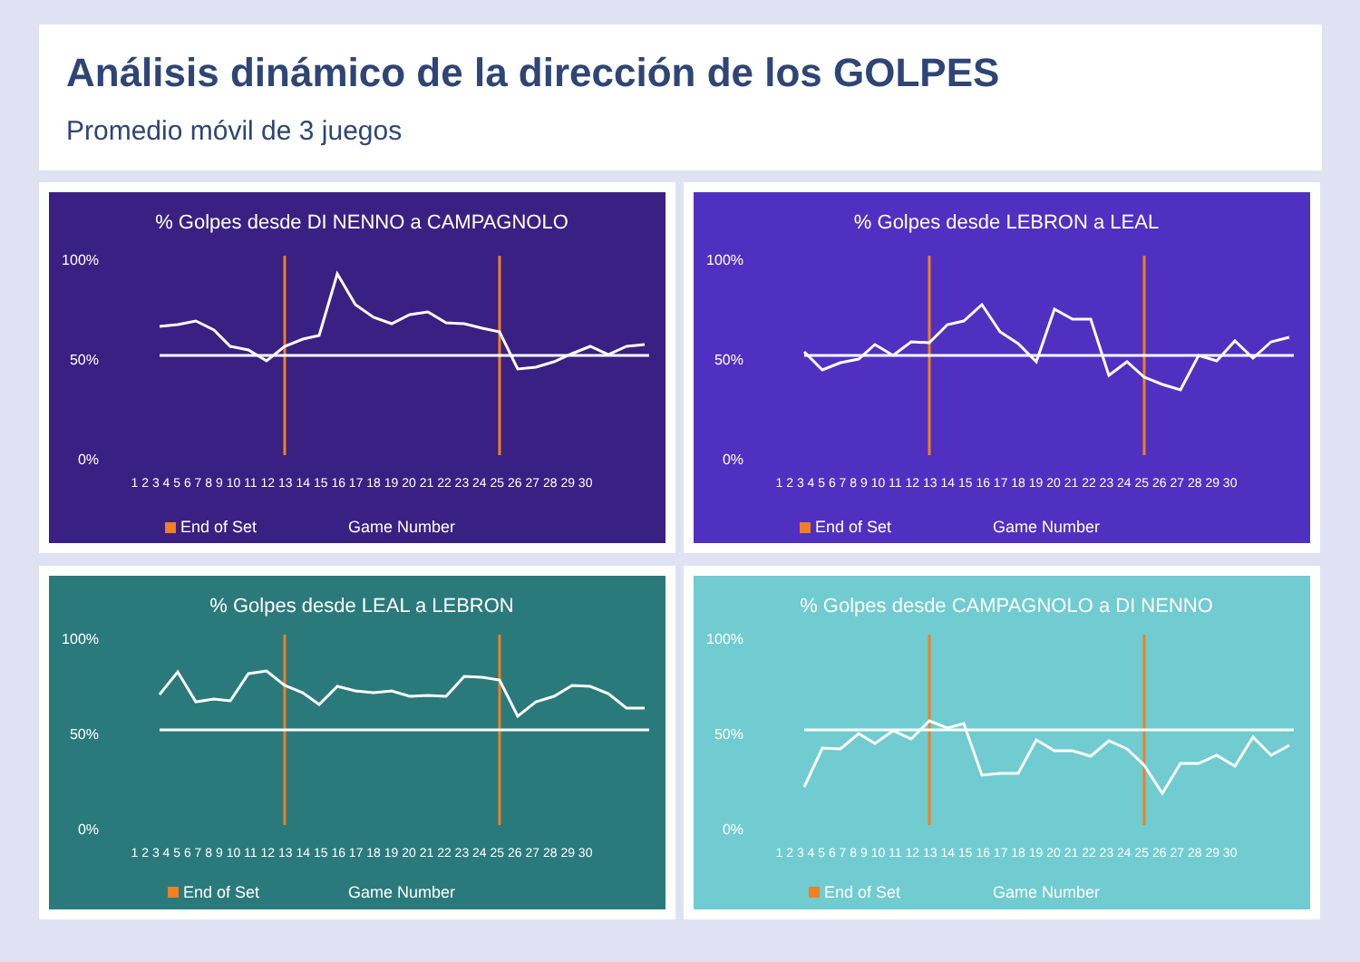Análisis dinámico de la dirección de los GOLPES
Promedio móvil de 3 juegos
% Golpes desde DI NENNO a CAMPAGNOLO
100%
50%
0%
1 2 3 4 5 6 7 8 9 10 11 12 13 14 15 16 17 18 19 20 21 22 23 24 25 26 27 28 29 30
End of Set
Game Number
% Golpes desde LEBRON a LEAL
100%
50%
0%
1 2 3 4 5 6 7 8 9 10 11 12 13 14 15 16 17 18 19 20 21 22 23 24 25 26 27 28 29 30
End of Set
Game Number
% Golpes desde LEAL a LEBRON
100%
50%
0%
1 2 3 4 5 6 7 8 9 10 11 12 13 14 15 16 17 18 19 20 21 22 23 24 25 26 27 28 29 30
End of Set
Game Number
% Golpes desde CAMPAGNOLO a DI NENNO
100%
50%
0%
1 2 3 4 5 6 7 8 9 10 11 12 13 14 15 16 17 18 19 20 21 22 23 24 25 26 27 28 29 30
End of Set
Game Number